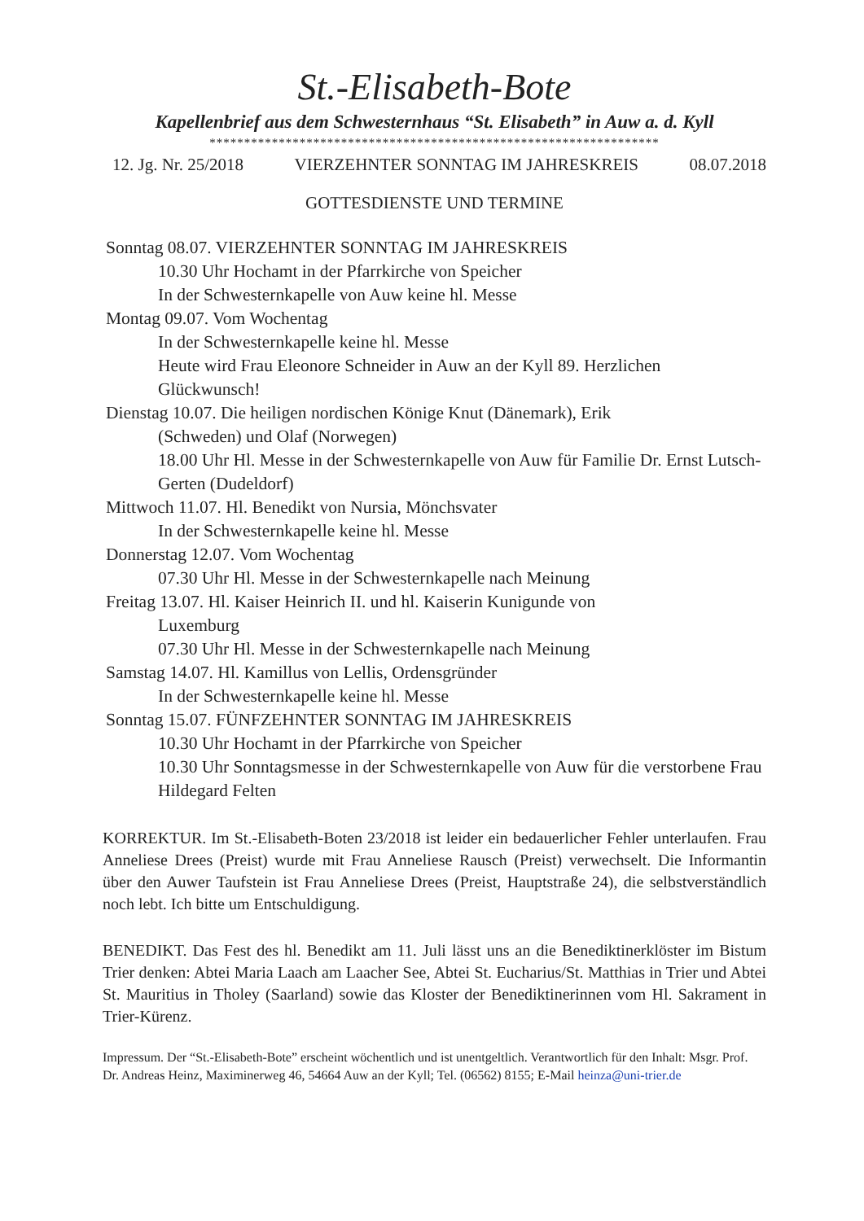St.-Elisabeth-Bote
Kapellenbrief aus dem Schwesternhaus “St. Elisabeth” in Auw a. d. Kyll
*****************************************************************
12. Jg. Nr. 25/2018 VIERZEHNTER SONNTAG IM JAHRESKREIS 08.07.2018
GOTTESDIENSTE UND TERMINE
Sonntag 08.07. VIERZEHNTER SONNTAG IM JAHRESKREIS
10.30 Uhr Hochamt in der Pfarrkirche von Speicher
In der Schwesternkapelle von Auw keine hl. Messe
Montag 09.07. Vom Wochentag
In der Schwesternkapelle keine hl. Messe
Heute wird Frau Eleonore Schneider in Auw an der Kyll 89. Herzlichen Glückwunsch!
Dienstag 10.07. Die heiligen nordischen Könige Knut (Dänemark), Erik
(Schweden) und Olaf (Norwegen)
18.00 Uhr Hl. Messe in der Schwesternkapelle von Auw für Familie Dr. Ernst Lutsch-Gerten (Dudeldorf)
Mittwoch 11.07. Hl. Benedikt von Nursia, Mönchsvater
In der Schwesternkapelle keine hl. Messe
Donnerstag 12.07. Vom Wochentag
07.30 Uhr Hl. Messe in der Schwesternkapelle nach Meinung
Freitag 13.07. Hl. Kaiser Heinrich II. und hl. Kaiserin Kunigunde von
Luxemburg
07.30 Uhr Hl. Messe in der Schwesternkapelle nach Meinung
Samstag 14.07. Hl. Kamillus von Lellis, Ordensgründer
In der Schwesternkapelle keine hl. Messe
Sonntag 15.07. FÜNFZEHNTER SONNTAG IM JAHRESKREIS
10.30 Uhr Hochamt in der Pfarrkirche von Speicher
10.30 Uhr Sonntagsmesse in der Schwesternkapelle von Auw für die verstorbene Frau Hildegard Felten
KORREKTUR. Im St.-Elisabeth-Boten 23/2018 ist leider ein bedauerlicher Fehler unterlaufen. Frau Anneliese Drees (Preist) wurde mit Frau Anneliese Rausch (Preist) verwechselt. Die Informantin über den Auwer Taufstein ist Frau Anneliese Drees (Preist, Hauptstraße 24), die selbstverständlich noch lebt. Ich bitte um Entschuldigung.
BENEDIKT. Das Fest des hl. Benedikt am 11. Juli lässt uns an die Benediktinerklöster im Bistum Trier denken: Abtei Maria Laach am Laacher See, Abtei St. Eucharius/St. Matthias in Trier und Abtei St. Mauritius in Tholey (Saarland) sowie das Kloster der Benediktinerinnen vom Hl. Sakrament in Trier-Kürenz.
Impressum. Der “St.-Elisabeth-Bote” erscheint wöchentlich und ist unentgeltlich. Verantwortlich für den Inhalt: Msgr. Prof. Dr. Andreas Heinz, Maximinerweg 46, 54664 Auw an der Kyll; Tel. (06562) 8155; E-Mail heinza@uni-trier.de